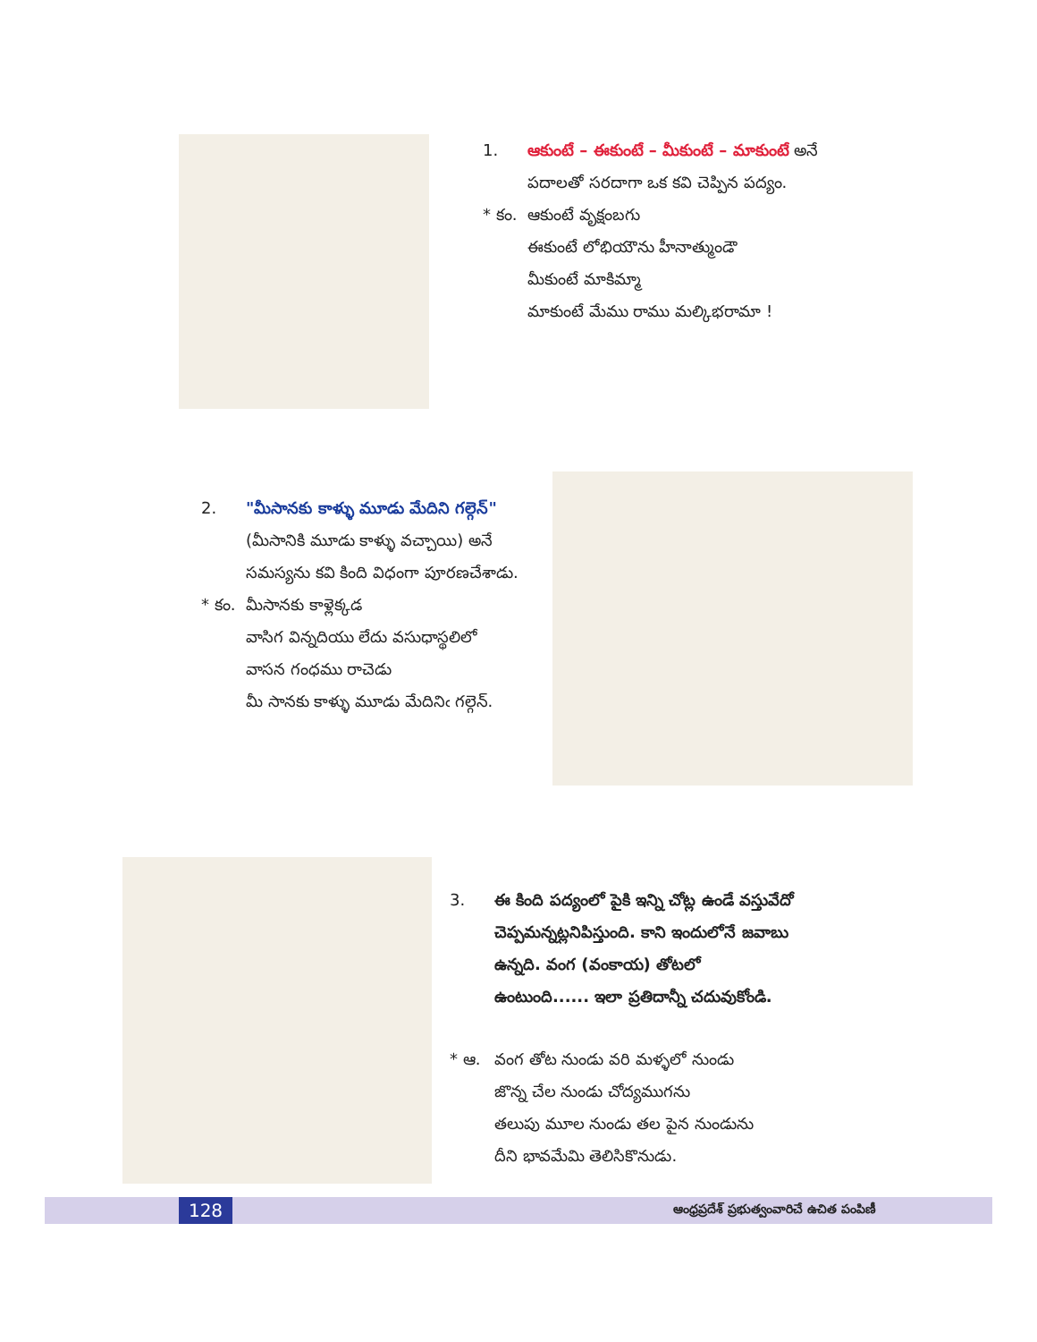1. ఆకుంటే – ఈకుంటే – మీకుంటే – మాకుంటే అనే
పదాలతో సరదాగా ఒక కవి చెప్పిన పద్యం.
* కం. ఆకుంటే వృక్షంబగు
ఈకుంటే లోభియౌను హీనాత్ముండౌ
మీకుంటే మాకిమ్మా
మాకుంటే మేము రాము మల్కిభరామా !
2. "మీసానకు కాళ్ళు మూడు మేదిని గల్గెన్"
(మీసానికి మూడు కాళ్ళు వచ్చాయి) అనే
సమస్యను కవి కింది విధంగా పూరణచేశాడు.
* కం. మీసానకు కాళ్లెక్కడ
వాసిగ విన్నదియు లేదు వసుధాస్థలిలో
వాసన గంధము రాచెడు
మీ సానకు కాళ్ళు మూడు మేదినిఁ గల్గెన్.
3. ఈ కింది పద్యంలో పైకి ఇన్ని చోట్ల ఉండే వస్తువేదో
చెప్పమన్నట్లనిపిస్తుంది. కాని ఇందులోనే జవాబు
ఉన్నది. వంగ (వంకాయ) తోటలో
ఉంటుంది...... ఇలా ప్రతిదాన్నీ చదువుకోండి.
* ఆ. వంగ తోట నుండు వరి మళ్ళలో నుండు
జొన్న చేల నుండు చోద్యముగను
తలుపు మూల నుండు తల పైన నుండును
దీని భావమేమి తెలిసికొనుడు.
128
ఆంధ్రప్రదేశ్ ప్రభుత్వంవారిచే ఉచిత పంపిణీ